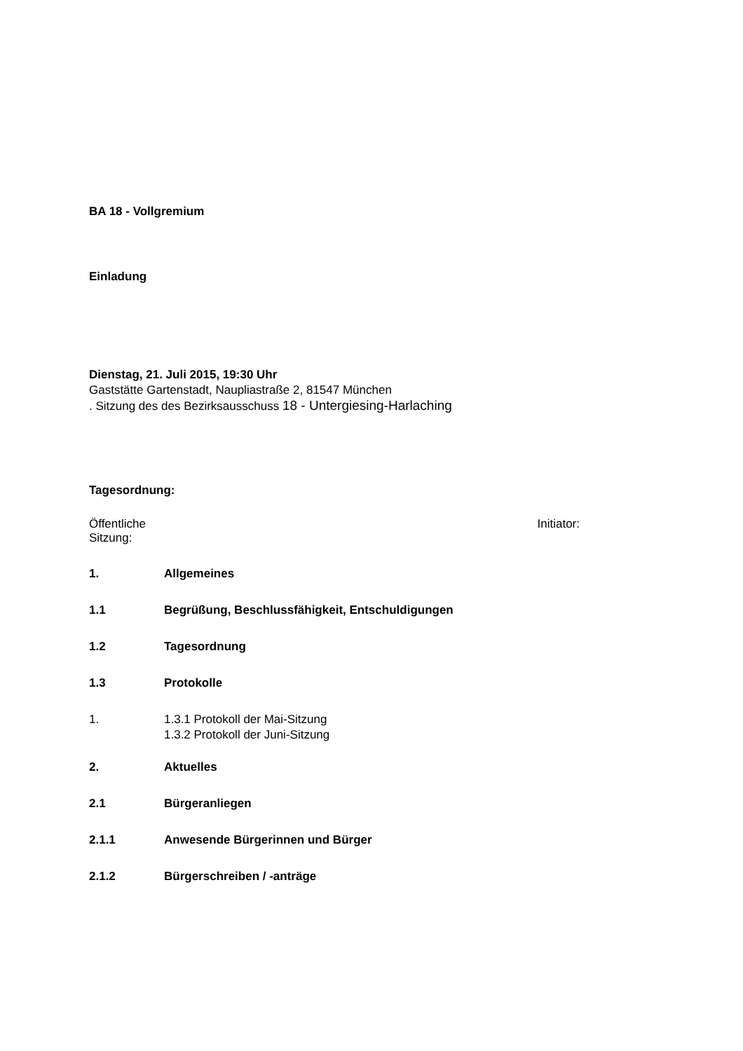BA 18 - Vollgremium
Einladung
Dienstag, 21. Juli 2015, 19:30 Uhr
Gaststätte Gartenstadt, Naupliastraße 2, 81547 München
. Sitzung des des Bezirksausschuss 18 - Untergiesing-Harlaching
Tagesordnung:
Öffentliche Sitzung: Initiator:
1. Allgemeines
1.1 Begrüßung, Beschlussfähigkeit, Entschuldigungen
1.2 Tagesordnung
1.3 Protokolle
1. 1.3.1 Protokoll der Mai-Sitzung
1.3.2 Protokoll der Juni-Sitzung
2. Aktuelles
2.1 Bürgeranliegen
2.1.1 Anwesende Bürgerinnen und Bürger
2.1.2 Bürgerschreiben / -anträge